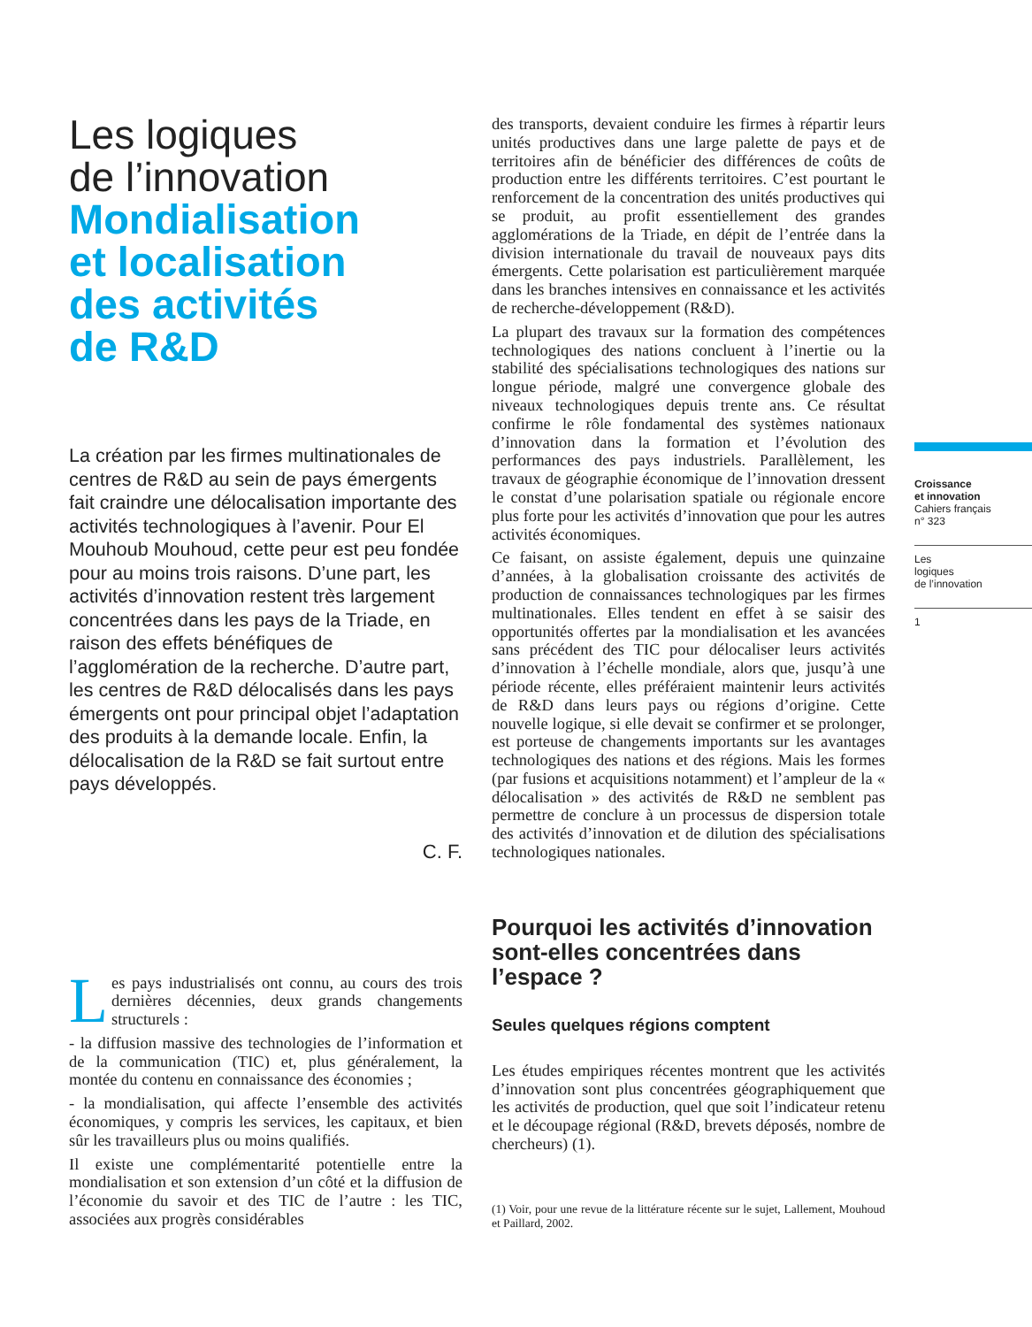Les logiques
de l’innovation
Mondialisation
et localisation
des activités
de R&D
La création par les firmes multinationales de centres de R&D au sein de pays émergents fait craindre une délocalisation importante des activités technologiques à l’avenir. Pour El Mouhoub Mouhoud, cette peur est peu fondée pour au moins trois raisons. D’une part, les activités d’innovation restent très largement concentrées dans les pays de la Triade, en raison des effets bénéfiques de l’agglomération de la recherche. D’autre part, les centres de R&D délocalisés dans les pays émergents ont pour principal objet l’adaptation des produits à la demande locale. Enfin, la délocalisation de la R&D se fait surtout entre pays développés.
C. F.
Les pays industrialisés ont connu, au cours des trois dernières décennies, deux grands changements structurels :
- la diffusion massive des technologies de l’information et de la communication (TIC) et, plus généralement, la montée du contenu en connaissance des économies ;
- la mondialisation, qui affecte l’ensemble des activités économiques, y compris les services, les capitaux, et bien sûr les travailleurs plus ou moins qualifiés.
Il existe une complémentarité potentielle entre la mondialisation et son extension d’un côté et la diffusion de l’économie du savoir et des TIC de l’autre : les TIC, associées aux progrès considérables
des transports, devaient conduire les firmes à répartir leurs unités productives dans une large palette de pays et de territoires afin de bénéficier des différences de coûts de production entre les différents territoires. C’est pourtant le renforcement de la concentration des unités productives qui se produit, au profit essentiellement des grandes agglomérations de la Triade, en dépit de l’entrée dans la division internationale du travail de nouveaux pays dits émergents. Cette polarisation est particulièrement marquée dans les branches intensives en connaissance et les activités de recherche-développement (R&D).
La plupart des travaux sur la formation des compétences technologiques des nations concluent à l’inertie ou la stabilité des spécialisations technologiques des nations sur longue période, malgré une convergence globale des niveaux technologiques depuis trente ans. Ce résultat confirme le rôle fondamental des systèmes nationaux d’innovation dans la formation et l’évolution des performances des pays industriels. Parallèlement, les travaux de géographie économique de l’innovation dressent le constat d’une polarisation spatiale ou régionale encore plus forte pour les activités d’innovation que pour les autres activités économiques.
Ce faisant, on assiste également, depuis une quinzaine d’années, à la globalisation croissante des activités de production de connaissances technologiques par les firmes multinationales. Elles tendent en effet à se saisir des opportunités offertes par la mondialisation et les avancées sans précédent des TIC pour délocaliser leurs activités d’innovation à l’échelle mondiale, alors que, jusqu’à une période récente, elles préféraient maintenir leurs activités de R&D dans leurs pays ou régions d’origine. Cette nouvelle logique, si elle devait se confirmer et se prolonger, est porteuse de changements importants sur les avantages technologiques des nations et des régions. Mais les formes (par fusions et acquisitions notamment) et l’ampleur de la « délocalisation » des activités de R&D ne semblent pas permettre de conclure à un processus de dispersion totale des activités d’innovation et de dilution des spécialisations technologiques nationales.
Pourquoi les activités d’innovation sont-elles concentrées dans l’espace ?
Seules quelques régions comptent
Les études empiriques récentes montrent que les activités d’innovation sont plus concentrées géographiquement que les activités de production, quel que soit l’indicateur retenu et le découpage régional (R&D, brevets déposés, nombre de chercheurs) (1).
(1) Voir, pour une revue de la littérature récente sur le sujet, Lallement, Mouhoud et Paillard, 2002.
Croissance
et innovation
Cahiers français
n° 323
Les
logiques
de l’innovation
1